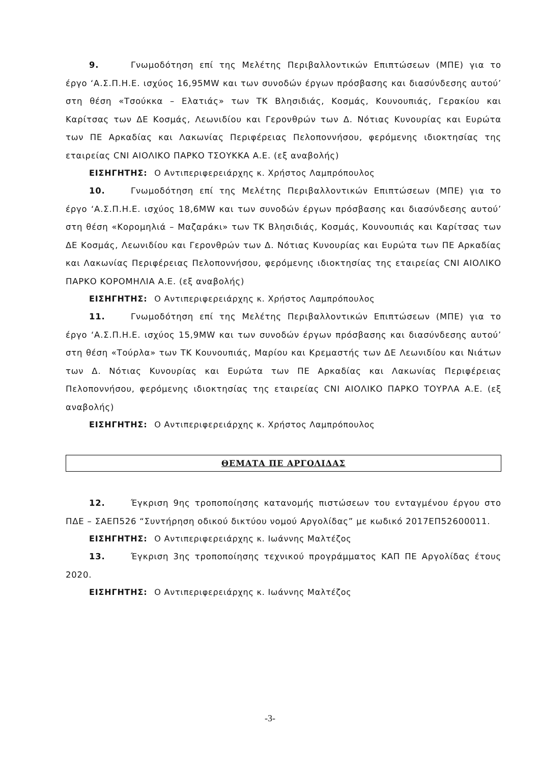9. Γνωμοδότηση επί της Μελέτης Περιβαλλοντικών Επιπτώσεων (ΜΠΕ) για το έργο ‘Α.Σ.Π.Η.Ε. ισχύος 16,95MW και των συνοδών έργων πρόσβασης και διασύνδεσης αυτού’ στη θέση «Τσούκκα – Ελατιάς» των ΤΚ Βλησιδιάς, Κοσμάς, Κουνουπιάς, Γερακίου και Καρίτσας των ΔΕ Κοσμάς, Λεωνιδίου και Γερονθρών των Δ. Νότιας Κυνουρίας και Ευρώτα των ΠΕ Αρκαδίας και Λακωνίας Περιφέρειας Πελοποννήσου, φερόμενης ιδιοκτησίας της εταιρείας CNI ΑΙΟΛΙΚΟ ΠΑΡΚΟ ΤΣΟΥΚΚΑ Α.Ε. (εξ αναβολής)
ΕΙΣΗΓΗΤΗΣ: Ο Αντιπεριφερειάρχης κ. Χρήστος Λαμπρόπουλος
10. Γνωμοδότηση επί της Μελέτης Περιβαλλοντικών Επιπτώσεων (ΜΠΕ) για το έργο ‘Α.Σ.Π.Η.Ε. ισχύος 18,6MW και των συνοδών έργων πρόσβασης και διασύνδεσης αυτού’ στη θέση «Κορομηλιά – Μαζαράκι» των ΤΚ Βλησιδιάς, Κοσμάς, Κουνουπιάς και Καρίτσας των ΔΕ Κοσμάς, Λεωνιδίου και Γερονθρών των Δ. Νότιας Κυνουρίας και Ευρώτα των ΠΕ Αρκαδίας και Λακωνίας Περιφέρειας Πελοποννήσου, φερόμενης ιδιοκτησίας της εταιρείας CNI ΑΙΟΛΙΚΟ ΠΑΡΚΟ ΚΟΡΟΜΗΛΙΑ Α.Ε. (εξ αναβολής)
ΕΙΣΗΓΗΤΗΣ: Ο Αντιπεριφερειάρχης κ. Χρήστος Λαμπρόπουλος
11. Γνωμοδότηση επί της Μελέτης Περιβαλλοντικών Επιπτώσεων (ΜΠΕ) για το έργο ‘Α.Σ.Π.Η.Ε. ισχύος 15,9MW και των συνοδών έργων πρόσβασης και διασύνδεσης αυτού’ στη θέση «Τούρλα» των ΤΚ Κουνουπιάς, Μαρίου και Κρεμαστής των ΔΕ Λεωνιδίου και Νιάτων των Δ. Νότιας Κυνουρίας και Ευρώτα των ΠΕ Αρκαδίας και Λακωνίας Περιφέρειας Πελοποννήσου, φερόμενης ιδιοκτησίας της εταιρείας CNI ΑΙΟΛΙΚΟ ΠΑΡΚΟ ΤΟΥΡΛΑ Α.Ε. (εξ αναβολής)
ΕΙΣΗΓΗΤΗΣ: Ο Αντιπεριφερειάρχης κ. Χρήστος Λαμπρόπουλος
ΘΕΜΑΤΑ ΠΕ ΑΡΓΟΛΙΔΑΣ
12. Έγκριση 9ης τροποποίησης κατανομής πιστώσεων του ενταγμένου έργου στο ΠΔΕ – ΣΑΕΠ526 “Συντήρηση οδικού δικτύου νομού Αργολίδας” με κωδικό 2017ΕΠ52600011.
ΕΙΣΗΓΗΤΗΣ: Ο Αντιπεριφερειάρχης κ. Ιωάννης Μαλτέζος
13. Έγκριση 3ης τροποποίησης τεχνικού προγράμματος ΚΑΠ ΠΕ Αργολίδας έτους 2020.
ΕΙΣΗΓΗΤΗΣ: Ο Αντιπεριφερειάρχης κ. Ιωάννης Μαλτέζος
-3-